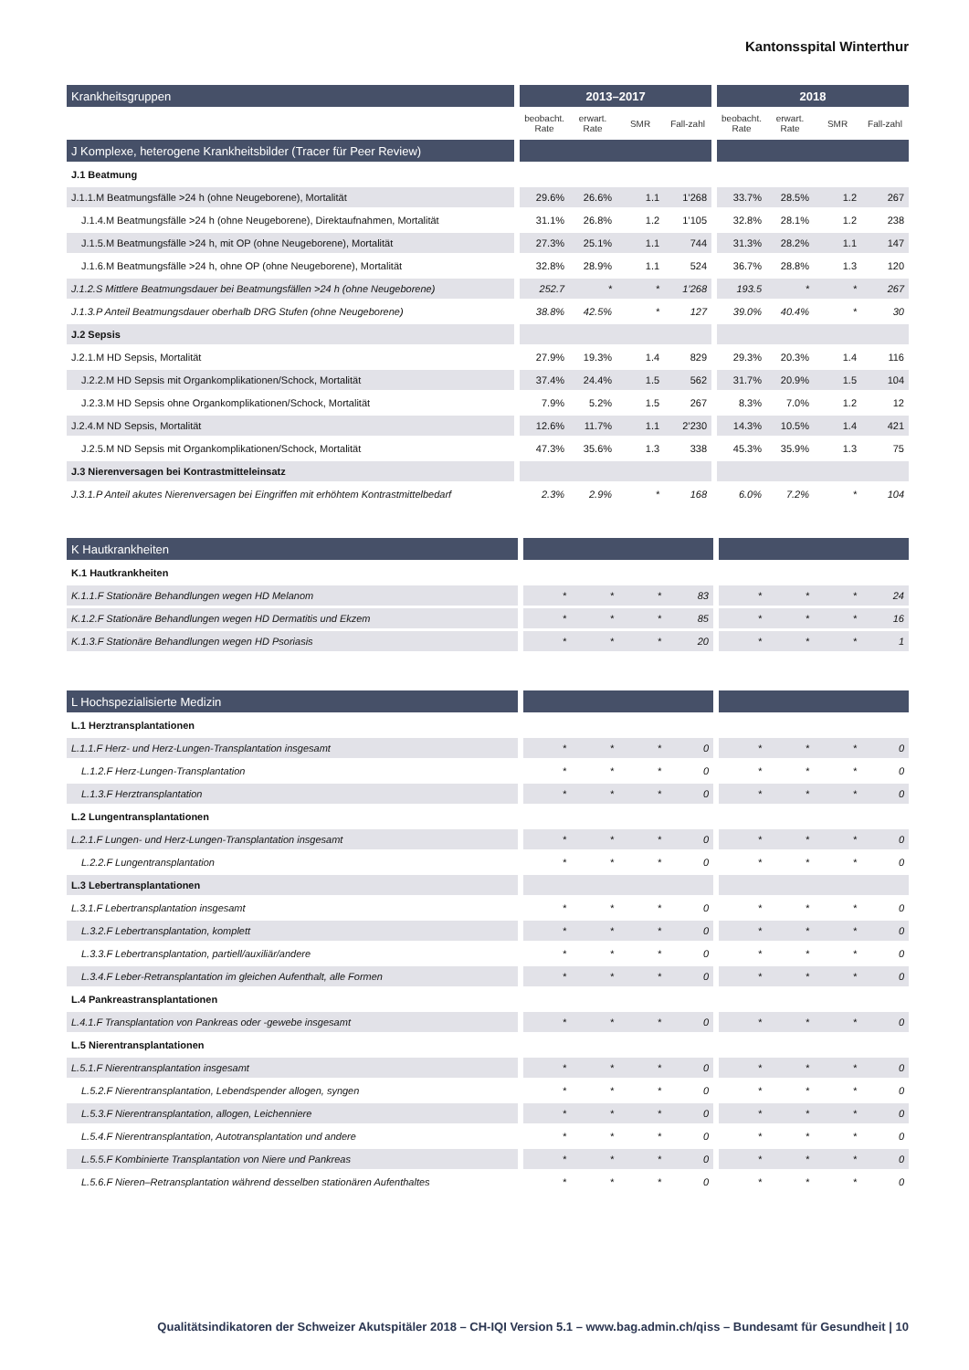Kantonsspital Winterthur
| Krankheitsgruppen | | 2013–2017 | | | | | 2018 | | | |
| | | beobacht. Rate | erwart. Rate | SMR | Fall-zahl | | beobacht. Rate | erwart. Rate | SMR | Fall-zahl |
| J Komplexe, heterogene Krankheitsbilder (Tracer für Peer Review) | | | | | | | | | | |
| J.1 Beatmung | | | | | | | | | | |
| J.1.1.M Beatmungsfälle >24 h (ohne Neugeborene), Mortalität | | 29.6% | 26.6% | 1.1 | 1’268 | | 33.7% | 28.5% | 1.2 | 267 |
| J.1.4.M Beatmungsfälle >24 h (ohne Neugeborene), Direktaufnahmen, Mortalität | | 31.1% | 26.8% | 1.2 | 1’105 | | 32.8% | 28.1% | 1.2 | 238 |
| J.1.5.M Beatmungsfälle >24 h, mit OP (ohne Neugeborene), Mortalität | | 27.3% | 25.1% | 1.1 | 744 | | 31.3% | 28.2% | 1.1 | 147 |
| J.1.6.M Beatmungsfälle >24 h, ohne OP (ohne Neugeborene), Mortalität | | 32.8% | 28.9% | 1.1 | 524 | | 36.7% | 28.8% | 1.3 | 120 |
| J.1.2.S Mittlere Beatmungsdauer bei Beatmungsfällen >24 h (ohne Neugeborene) | | 252.7 | * | * | 1’268 | | 193.5 | * | * | 267 |
| J.1.3.P Anteil Beatmungsdauer oberhalb DRG Stufen (ohne Neugeborene) | | 38.8% | 42.5% | * | 127 | | 39.0% | 40.4% | * | 30 |
| J.2 Sepsis | | | | | | | | | | |
| J.2.1.M HD Sepsis, Mortalität | | 27.9% | 19.3% | 1.4 | 829 | | 29.3% | 20.3% | 1.4 | 116 |
| J.2.2.M HD Sepsis mit Organkomplikationen/Schock, Mortalität | | 37.4% | 24.4% | 1.5 | 562 | | 31.7% | 20.9% | 1.5 | 104 |
| J.2.3.M HD Sepsis ohne Organkomplikationen/Schock, Mortalität | | 7.9% | 5.2% | 1.5 | 267 | | 8.3% | 7.0% | 1.2 | 12 |
| J.2.4.M ND Sepsis, Mortalität | | 12.6% | 11.7% | 1.1 | 2’230 | | 14.3% | 10.5% | 1.4 | 421 |
| J.2.5.M ND Sepsis mit Organkomplikationen/Schock, Mortalität | | 47.3% | 35.6% | 1.3 | 338 | | 45.3% | 35.9% | 1.3 | 75 |
| J.3 Nierenversagen bei Kontrastmitteleinsatz | | | | | | | | | | |
| J.3.1.P Anteil akutes Nierenversagen bei Eingriffen mit erhöhtem Kontrastmittelbedarf | | 2.3% | 2.9% | * | 168 | | 6.0% | 7.2% | * | 104 |
| K Hautkrankheiten | | | | | | | | | | |
| K.1 Hautkrankheiten | | | | | | | | | | |
| K.1.1.F Stationäre Behandlungen wegen HD Melanom | | * | * | * | 83 | | * | * | * | 24 |
| K.1.2.F Stationäre Behandlungen wegen HD Dermatitis und Ekzem | | * | * | * | 85 | | * | * | * | 16 |
| K.1.3.F Stationäre Behandlungen wegen HD Psoriasis | | * | * | * | 20 | | * | * | * | 1 |
| L Hochspezialisierte Medizin | | | | | | | | | | |
| L.1 Herztransplantationen | | | | | | | | | | |
| L.1.1.F Herz- und Herz-Lungen-Transplantation insgesamt | | * | * | * | 0 | | * | * | * | 0 |
| L.1.2.F Herz-Lungen-Transplantation | | * | * | * | 0 | | * | * | * | 0 |
| L.1.3.F Herztransplantation | | * | * | * | 0 | | * | * | * | 0 |
| L.2 Lungentransplantationen | | | | | | | | | | |
| L.2.1.F Lungen- und Herz-Lungen-Transplantation insgesamt | | * | * | * | 0 | | * | * | * | 0 |
| L.2.2.F Lungentransplantation | | * | * | * | 0 | | * | * | * | 0 |
| L.3 Lebertransplantationen | | | | | | | | | | |
| L.3.1.F Lebertransplantation insgesamt | | * | * | * | 0 | | * | * | * | 0 |
| L.3.2.F Lebertransplantation, komplett | | * | * | * | 0 | | * | * | * | 0 |
| L.3.3.F Lebertransplantation, partiell/auxiliär/andere | | * | * | * | 0 | | * | * | * | 0 |
| L.3.4.F Leber-Retransplantation im gleichen Aufenthalt, alle Formen | | * | * | * | 0 | | * | * | * | 0 |
| L.4 Pankreastransplantationen | | | | | | | | | | |
| L.4.1.F Transplantation von Pankreas oder -gewebe insgesamt | | * | * | * | 0 | | * | * | * | 0 |
| L.5 Nierentransplantationen | | | | | | | | | | |
| L.5.1.F Nierentransplantation insgesamt | | * | * | * | 0 | | * | * | * | 0 |
| L.5.2.F Nierentransplantation, Lebendspender allogen, syngen | | * | * | * | 0 | | * | * | * | 0 |
| L.5.3.F Nierentransplantation, allogen, Leichenniere | | * | * | * | 0 | | * | * | * | 0 |
| L.5.4.F Nierentransplantation, Autotransplantation und andere | | * | * | * | 0 | | * | * | * | 0 |
| L.5.5.F Kombinierte Transplantation von Niere und Pankreas | | * | * | * | 0 | | * | * | * | 0 |
| L.5.6.F Nieren–Retransplantation während desselben stationären Aufenthaltes | | * | * | * | 0 | | * | * | * | 0 |
Qualitätsindikatoren der Schweizer Akutspitäler 2018 – CH-IQI Version 5.1 – www.bag.admin.ch/qiss – Bundesamt für Gesundheit | 10